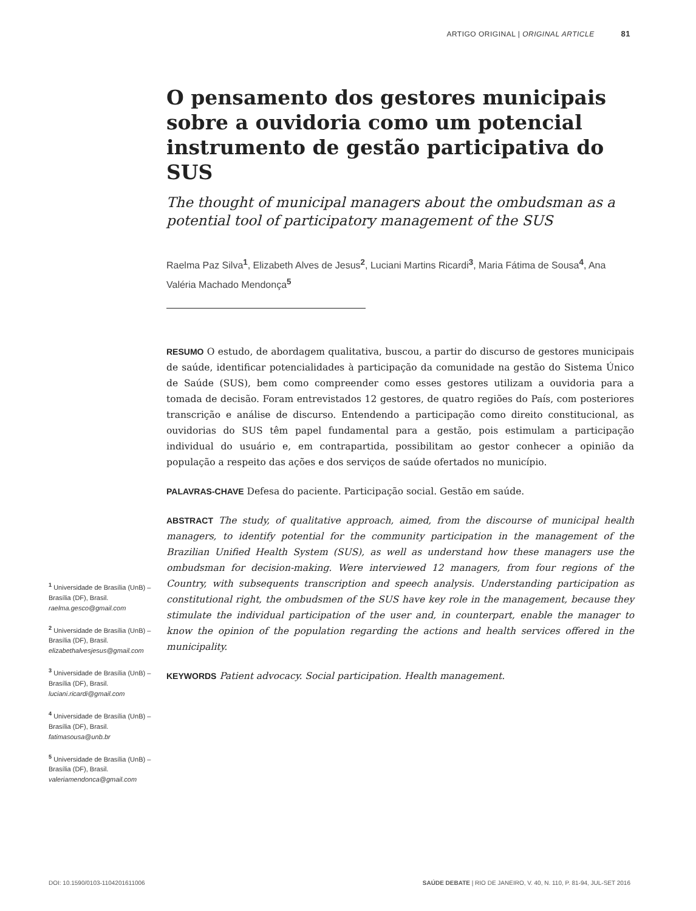ARTIGO ORIGINAL | ORIGINAL ARTICLE 81
O pensamento dos gestores municipais sobre a ouvidoria como um potencial instrumento de gestão participativa do SUS
The thought of municipal managers about the ombudsman as a potential tool of participatory management of the SUS
Raelma Paz Silva<sup>1</sup>, Elizabeth Alves de Jesus<sup>2</sup>, Luciani Martins Ricardi<sup>3</sup>, Maria Fátima de Sousa<sup>4</sup>, Ana Valéria Machado Mendonça<sup>5</sup>
RESUMO O estudo, de abordagem qualitativa, buscou, a partir do discurso de gestores municipais de saúde, identificar potencialidades à participação da comunidade na gestão do Sistema Único de Saúde (SUS), bem como compreender como esses gestores utilizam a ouvidoria para a tomada de decisão. Foram entrevistados 12 gestores, de quatro regiões do País, com posteriores transcrição e análise de discurso. Entendendo a participação como direito constitucional, as ouvidorias do SUS têm papel fundamental para a gestão, pois estimulam a participação individual do usuário e, em contrapartida, possibilitam ao gestor conhecer a opinião da população a respeito das ações e dos serviços de saúde ofertados no município.
PALAVRAS-CHAVE Defesa do paciente. Participação social. Gestão em saúde.
ABSTRACT The study, of qualitative approach, aimed, from the discourse of municipal health managers, to identify potential for the community participation in the management of the Brazilian Unified Health System (SUS), as well as understand how these managers use the ombudsman for decision-making. Were interviewed 12 managers, from four regions of the Country, with subsequents transcription and speech analysis. Understanding participation as constitutional right, the ombudsmen of the SUS have key role in the management, because they stimulate the individual participation of the user and, in counterpart, enable the manager to know the opinion of the population regarding the actions and health services offered in the municipality.
KEYWORDS Patient advocacy. Social participation. Health management.
<sup>1</sup> Universidade de Brasília (UnB) – Brasília (DF), Brasil.
raelma.gesco@gmail.com
<sup>2</sup> Universidade de Brasília (UnB) – Brasília (DF), Brasil.
elizabethalvesjesus@gmail.com
<sup>3</sup> Universidade de Brasília (UnB) – Brasília (DF), Brasil.
luciani.ricardi@gmail.com
<sup>4</sup> Universidade de Brasília (UnB) – Brasília (DF), Brasil.
fatimasousa@unb.br
<sup>5</sup> Universidade de Brasília (UnB) – Brasília (DF), Brasil.
valeriamendonca@gmail.com
DOI: 10.1590/0103-1104201611006 SAÚDE DEBATE | RIO DE JANEIRO, V. 40, N. 110, P. 81-94, JUL-SET 2016